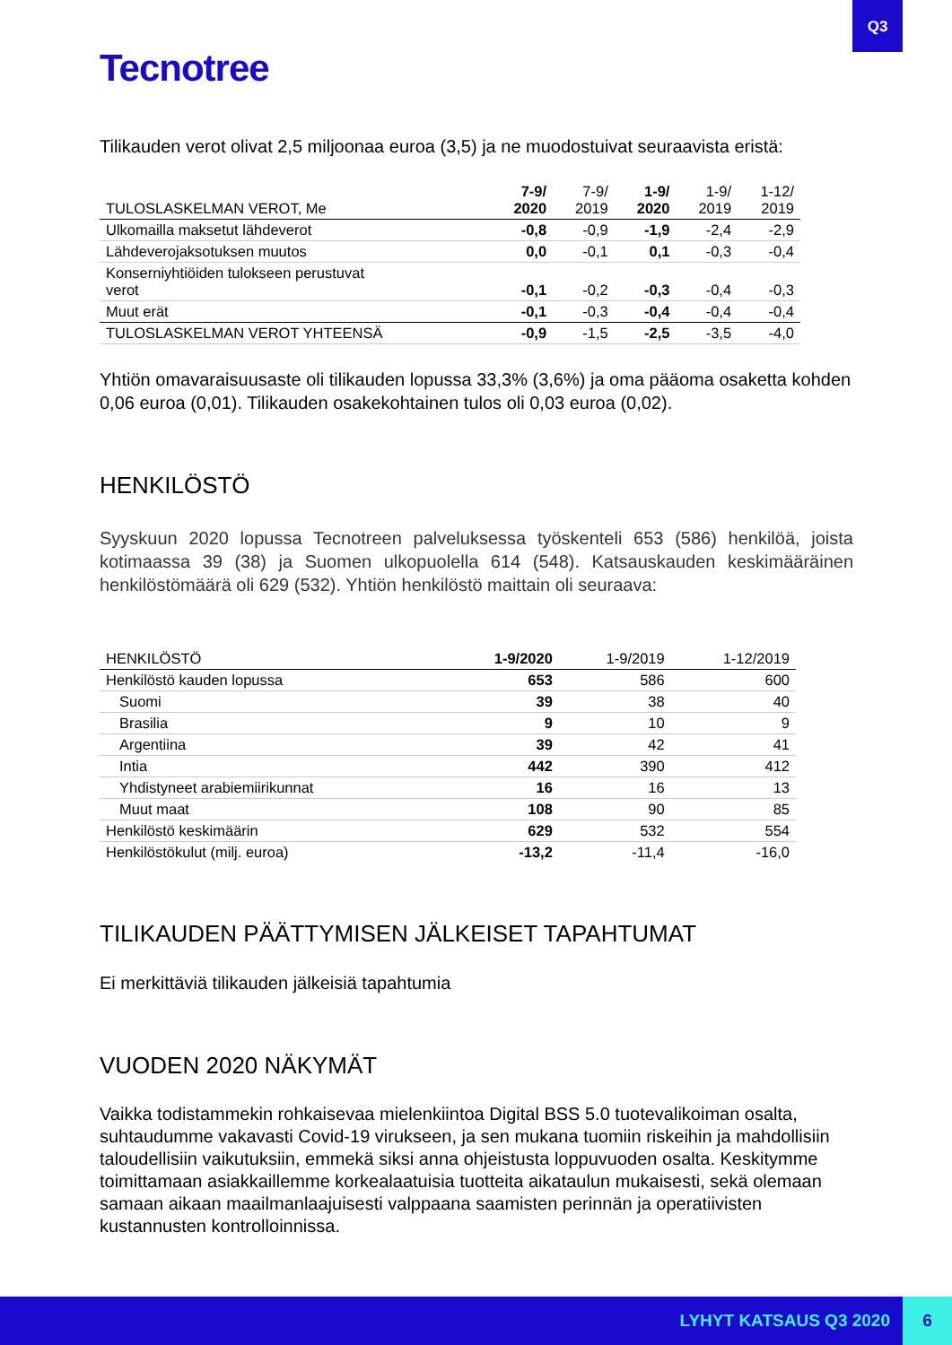Q3
Tecnotree
Tilikauden verot olivat 2,5 miljoonaa euroa (3,5) ja ne muodostuivat seuraavista eristä:
| TULOSLASKELMAN VEROT, Me | 7-9/ 2020 | 7-9/ 2019 | 1-9/ 2020 | 1-9/ 2019 | 1-12/ 2019 |
| --- | --- | --- | --- | --- | --- |
| Ulkomailla maksetut lähdeverot | -0,8 | -0,9 | -1,9 | -2,4 | -2,9 |
| Lähdeverojaksotuksen muutos | 0,0 | -0,1 | 0,1 | -0,3 | -0,4 |
| Konserniyhtiöiden tulokseen perustuvat verot | -0,1 | -0,2 | -0,3 | -0,4 | -0,3 |
| Muut erät | -0,1 | -0,3 | -0,4 | -0,4 | -0,4 |
| TULOSLASKELMAN VEROT YHTEENSÄ | -0,9 | -1,5 | -2,5 | -3,5 | -4,0 |
Yhtiön omavaraisuusaste oli tilikauden lopussa 33,3% (3,6%) ja oma pääoma osaketta kohden 0,06 euroa (0,01). Tilikauden osakekohtainen tulos oli 0,03 euroa (0,02).
HENKILÖSTÖ
Syyskuun 2020 lopussa Tecnotreen palveluksessa työskenteli 653 (586) henkilöä, joista kotimaassa 39 (38) ja Suomen ulkopuolella 614 (548). Katsauskauden keskimääräinen henkilöstömäärä oli 629 (532). Yhtiön henkilöstö maittain oli seuraava:
| HENKILÖSTÖ | 1-9/2020 | 1-9/2019 | 1-12/2019 |
| --- | --- | --- | --- |
| Henkilöstö kauden lopussa | 653 | 586 | 600 |
| Suomi | 39 | 38 | 40 |
| Brasilia | 9 | 10 | 9 |
| Argentiina | 39 | 42 | 41 |
| Intia | 442 | 390 | 412 |
| Yhdistyneet arabiemiirikunnat | 16 | 16 | 13 |
| Muut maat | 108 | 90 | 85 |
| Henkilöstö keskimäärin | 629 | 532 | 554 |
| Henkilöstökulut (milj. euroa) | -13,2 | -11,4 | -16,0 |
TILIKAUDEN PÄÄTTYMISEN JÄLKEISET TAPAHTUMAT
Ei merkittäviä tilikauden jälkeisiä tapahtumia
VUODEN 2020 NÄKYMÄT
Vaikka todistammekin rohkaisevaa mielenkiintoa Digital BSS 5.0 tuotevalikoiman osalta, suhtaudumme vakavasti Covid-19 virukseen, ja sen mukana tuomiin riskeihin ja mahdollisiin taloudellisiin vaikutuksiin, emmekä siksi anna ohjeistusta loppuvuoden osalta. Keskitymme toimittamaan asiakkaillemme korkealaatuisia tuotteita aikataulun mukaisesti, sekä olemaan samaan aikaan maailmanlaajuisesti valppaana saamisten perinnän ja operatiivisten kustannusten kontrolloinnissa.
LYHYT KATSAUS Q3 2020 6